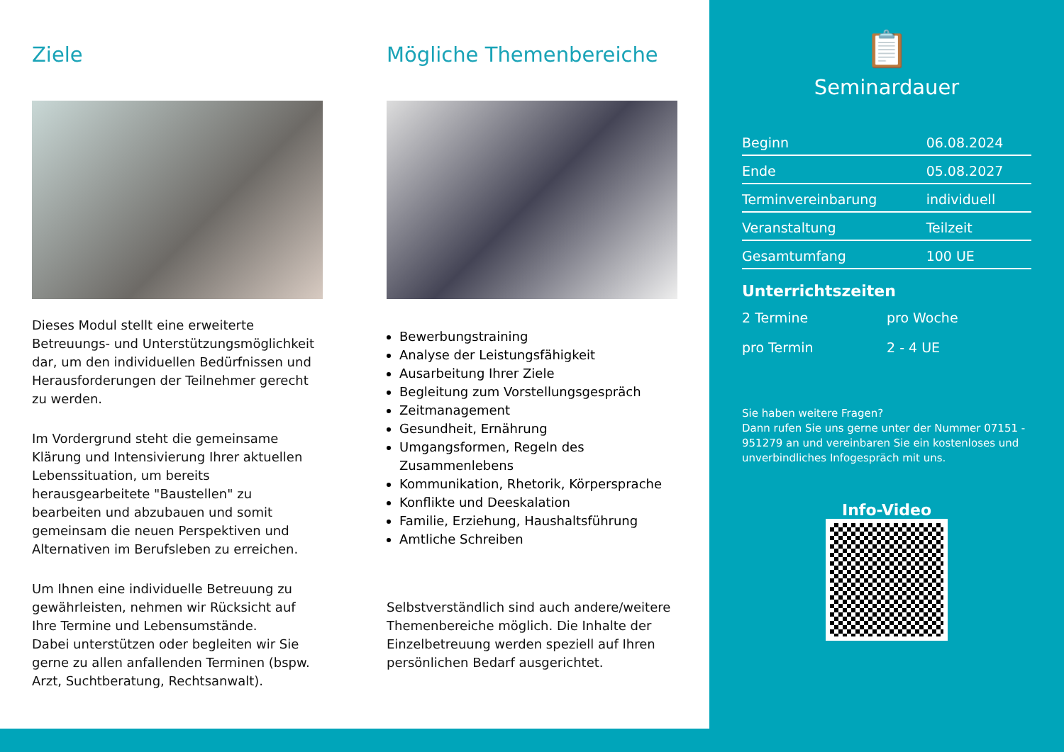Ziele
Dieses Modul stellt eine erweiterte Betreuungs- und Unterstützungsmöglichkeit dar, um den individuellen Bedürfnissen und Herausforderungen der Teilnehmer gerecht zu werden.
Im Vordergrund steht die gemeinsame Klärung und Intensivierung Ihrer aktuellen Lebenssituation, um bereits herausgearbeitete "Baustellen" zu bearbeiten und abzubauen und somit gemeinsam die neuen Perspektiven und Alternativen im Berufsleben zu erreichen.
Um Ihnen eine individuelle Betreuung zu gewährleisten, nehmen wir Rücksicht auf Ihre Termine und Lebensumstände.
Dabei unterstützen oder begleiten wir Sie gerne zu allen anfallenden Terminen (bspw. Arzt, Suchtberatung, Rechtsanwalt).
Mögliche Themenbereiche
Bewerbungstraining
Analyse der Leistungsfähigkeit
Ausarbeitung Ihrer Ziele
Begleitung zum Vorstellungsgespräch
Zeitmanagement
Gesundheit, Ernährung
Umgangsformen, Regeln des Zusammenlebens
Kommunikation, Rhetorik, Körpersprache
Konflikte und Deeskalation
Familie, Erziehung, Haushaltsführung
Amtliche Schreiben
Selbstverständlich sind auch andere/weitere Themenbereiche möglich. Die Inhalte der Einzelbetreuung werden speziell auf Ihren persönlichen Bedarf ausgerichtet.
📋
Seminardauer
| Beginn | 06.08.2024 |
| Ende | 05.08.2027 |
| Terminvereinbarung | individuell |
| Veranstaltung | Teilzeit |
| Gesamtumfang | 100 UE |
Unterrichtszeiten
| 2 Termine | pro Woche |
| pro Termin | 2 - 4 UE |
Sie haben weitere Fragen?
Dann rufen Sie uns gerne unter der Nummer 07151 - 951279 an und vereinbaren Sie ein kostenloses und unverbindliches Infogespräch mit uns.
Info-Video